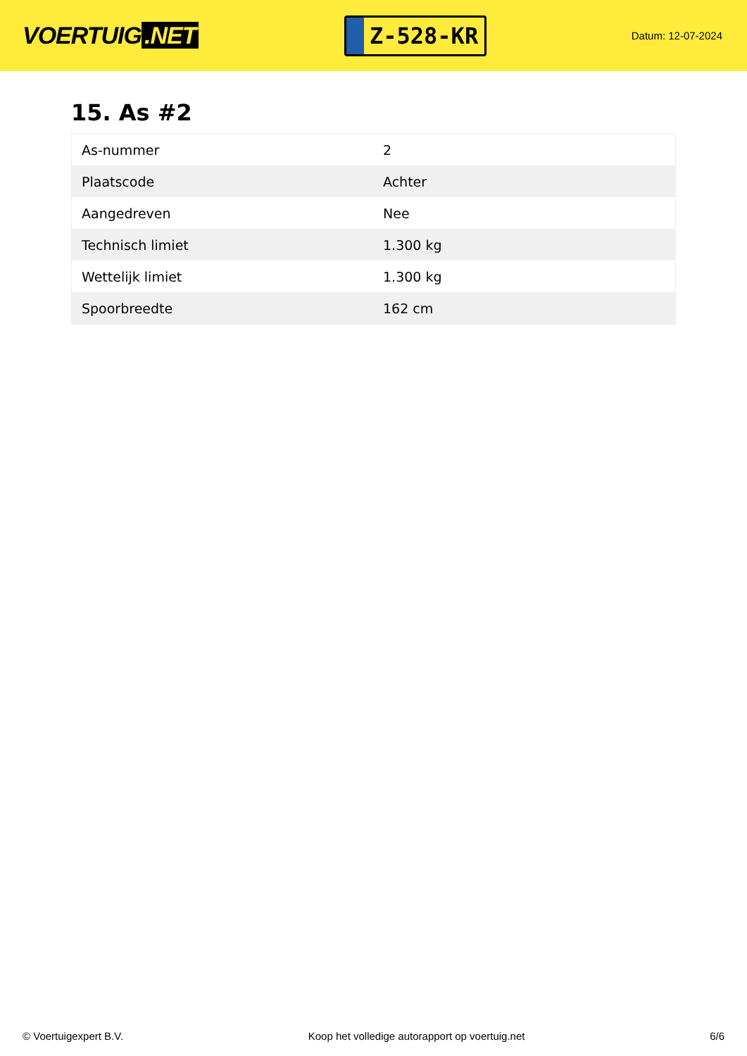VOERTUIG.NET
Z-528-KR
Datum: 12-07-2024
15. As #2
| As-nummer | 2 |
| Plaatscode | Achter |
| Aangedreven | Nee |
| Technisch limiet | 1.300 kg |
| Wettelijk limiet | 1.300 kg |
| Spoorbreedte | 162 cm |
© Voertuigexpert B.V. Koop het volledige autorapport op voertuig.net 6/6